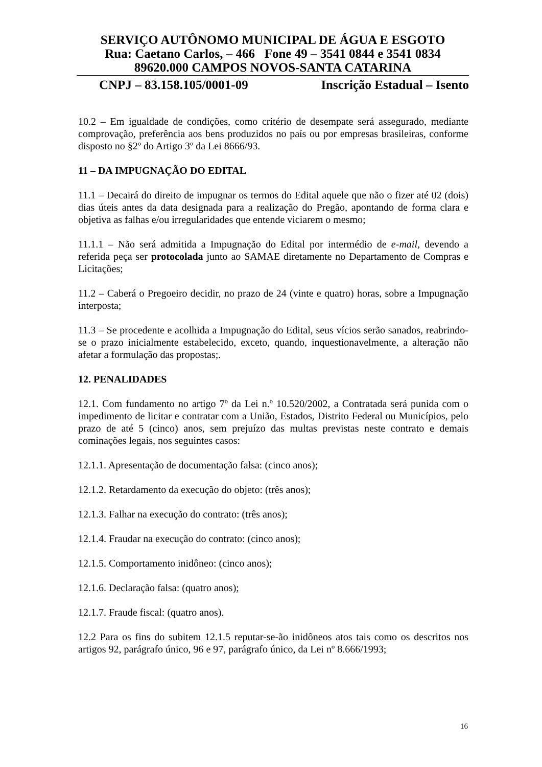SERVIÇO AUTÔNOMO MUNICIPAL DE ÁGUA E ESGOTO
Rua: Caetano Carlos, – 466 Fone 49 – 3541 0844 e 3541 0834
89620.000 CAMPOS NOVOS-SANTA CATARINA
CNPJ – 83.158.105/0001-09 Inscrição Estadual – Isento
10.2 – Em igualdade de condições, como critério de desempate será assegurado, mediante comprovação, preferência aos bens produzidos no país ou por empresas brasileiras, conforme disposto no §2º do Artigo 3º da Lei 8666/93.
11 – DA IMPUGNAÇÃO DO EDITAL
11.1 – Decairá do direito de impugnar os termos do Edital aquele que não o fizer até 02 (dois) dias úteis antes da data designada para a realização do Pregão, apontando de forma clara e objetiva as falhas e/ou irregularidades que entende viciarem o mesmo;
11.1.1 – Não será admitida a Impugnação do Edital por intermédio de e-mail, devendo a referida peça ser protocolada junto ao SAMAE diretamente no Departamento de Compras e Licitações;
11.2 – Caberá o Pregoeiro decidir, no prazo de 24 (vinte e quatro) horas, sobre a Impugnação interposta;
11.3 – Se procedente e acolhida a Impugnação do Edital, seus vícios serão sanados, reabrindo-se o prazo inicialmente estabelecido, exceto, quando, inquestionavelmente, a alteração não afetar a formulação das propostas;.
12. PENALIDADES
12.1. Com fundamento no artigo 7º da Lei n.º 10.520/2002, a Contratada será punida com o impedimento de licitar e contratar com a União, Estados, Distrito Federal ou Municípios, pelo prazo de até 5 (cinco) anos, sem prejuízo das multas previstas neste contrato e demais cominações legais, nos seguintes casos:
12.1.1. Apresentação de documentação falsa: (cinco anos);
12.1.2. Retardamento da execução do objeto: (três anos);
12.1.3. Falhar na execução do contrato: (três anos);
12.1.4. Fraudar na execução do contrato: (cinco anos);
12.1.5. Comportamento inidôneo: (cinco anos);
12.1.6. Declaração falsa: (quatro anos);
12.1.7. Fraude fiscal: (quatro anos).
12.2 Para os fins do subitem 12.1.5 reputar-se-ão inidôneos atos tais como os descritos nos artigos 92, parágrafo único, 96 e 97, parágrafo único, da Lei nº 8.666/1993;
16